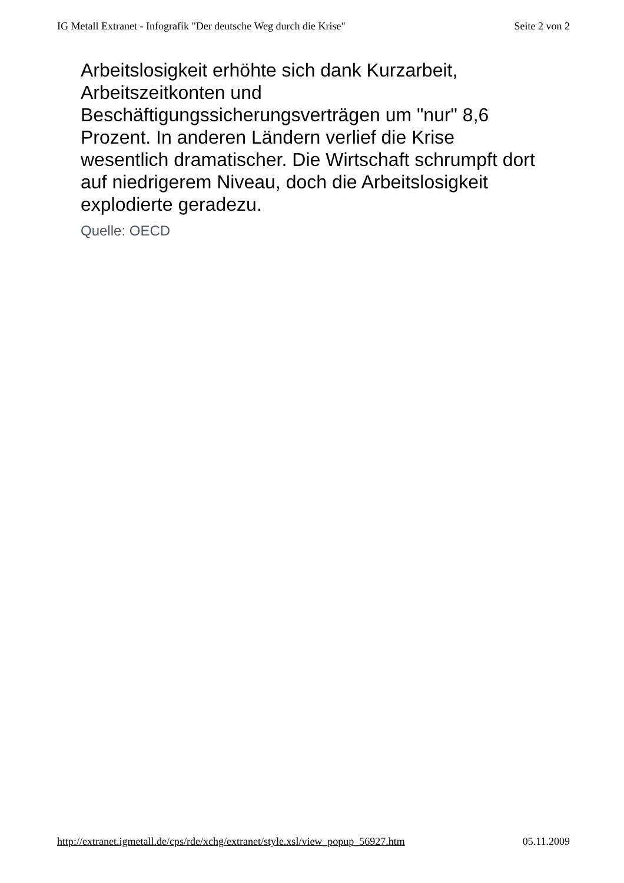IG Metall Extranet - Infografik "Der deutsche Weg durch die Krise" Seite 2 von 2
Arbeitslosigkeit erhöhte sich dank Kurzarbeit, Arbeitszeitkonten und
Beschäftigungssicherungsverträgen um "nur" 8,6 Prozent. In anderen Ländern verlief die Krise wesentlich dramatischer. Die Wirtschaft schrumpft dort auf niedrigerem Niveau, doch die Arbeitslosigkeit explodierte geradezu.
Quelle: OECD
http://extranet.igmetall.de/cps/rde/xchg/extranet/style.xsl/view_popup_56927.htm 05.11.2009